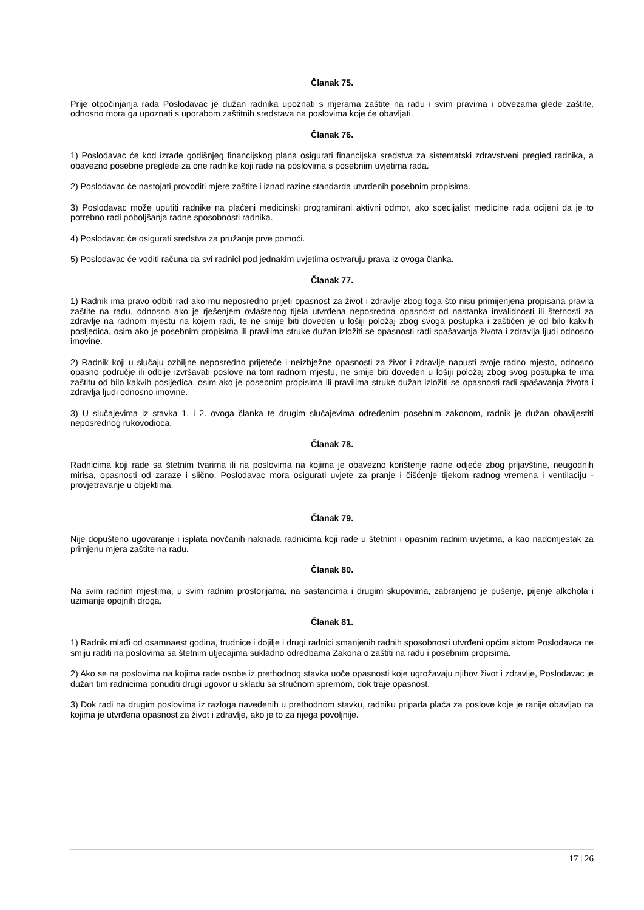Članak 75.
Prije otpočinjanja rada Poslodavac je dužan radnika upoznati s mjerama zaštite na radu i svim pravima i obvezama glede zaštite, odnosno mora ga upoznati s uporabom zaštitnih sredstava na poslovima koje će obavljati.
Članak 76.
1) Poslodavac će kod izrade godišnjeg financijskog plana osigurati financijska sredstva za sistematski zdravstveni pregled radnika, a obavezno posebne preglede za one radnike koji rade na poslovima s posebnim uvjetima rada.
2) Poslodavac će nastojati provoditi mjere zaštite i iznad razine standarda utvrđenih posebnim propisima.
3) Poslodavac može uputiti radnike na plaćeni medicinski programirani aktivni odmor, ako specijalist medicine rada ocijeni da je to potrebno radi poboljšanja radne sposobnosti radnika.
4) Poslodavac će osigurati sredstva za pružanje prve pomoći.
5) Poslodavac će voditi računa da svi radnici pod jednakim uvjetima ostvaruju prava iz ovoga članka.
Članak 77.
1) Radnik ima pravo odbiti rad ako mu neposredno prijeti opasnost za život i zdravlje zbog toga što nisu primijenjena propisana pravila zaštite na radu, odnosno ako je rješenjem ovlaštenog tijela utvrđena neposredna opasnost od nastanka invalidnosti ili štetnosti za zdravlje na radnom mjestu na kojem radi, te ne smije biti doveden u lošiji položaj zbog svoga postupka i zaštićen je od bilo kakvih posljedica, osim ako je posebnim propisima ili pravilima struke dužan izložiti se opasnosti radi spašavanja života i zdravlja ljudi odnosno imovine.
2) Radnik koji u slučaju ozbiljne neposredno prijeteće i neizbježne opasnosti za život i zdravlje napusti svoje radno mjesto, odnosno opasno područje ili odbije izvršavati poslove na tom radnom mjestu, ne smije biti doveden u lošiji položaj zbog svog postupka te ima zaštitu od bilo kakvih posljedica, osim ako je posebnim propisima ili pravilima struke dužan izložiti se opasnosti radi spašavanja života i zdravlja ljudi odnosno imovine.
3) U slučajevima iz stavka 1. i 2. ovoga članka te drugim slučajevima određenim posebnim zakonom, radnik je dužan obavijestiti neposrednog rukovodioca.
Članak 78.
Radnicima koji rade sa štetnim tvarima ili na poslovima na kojima je obavezno korištenje radne odjeće zbog prljavštine, neugodnih mirisa, opasnosti od zaraze i slično, Poslodavac mora osigurati uvjete za pranje i čišćenje tijekom radnog vremena i ventilaciju - provjetravanje u objektima.
Članak 79.
Nije dopušteno ugovaranje i isplata novčanih naknada radnicima koji rade u štetnim i opasnim radnim uvjetima, a kao nadomjestak za primjenu mjera zaštite na radu.
Članak 80.
Na svim radnim mjestima, u svim radnim prostorijama, na sastancima i drugim skupovima, zabranjeno je pušenje, pijenje alkohola i uzimanje opojnih droga.
Članak 81.
1) Radnik mlađi od osamnaest godina, trudnice i dojilje i drugi radnici smanjenih radnih sposobnosti utvrđeni općim aktom Poslodavca ne smiju raditi na poslovima sa štetnim utjecajima sukladno odredbama Zakona o zaštiti na radu i posebnim propisima.
2) Ako se na poslovima na kojima rade osobe iz prethodnog stavka uoče opasnosti koje ugrožavaju njihov život i zdravlje, Poslodavac je dužan tim radnicima ponuditi drugi ugovor u skladu sa stručnom spremom, dok traje opasnost.
3) Dok radi na drugim poslovima iz razloga navedenih u prethodnom stavku, radniku pripada plaća za poslove koje je ranije obavljao na kojima je utvrđena opasnost za život i zdravlje, ako je to za njega povoljnije.
17 | 26